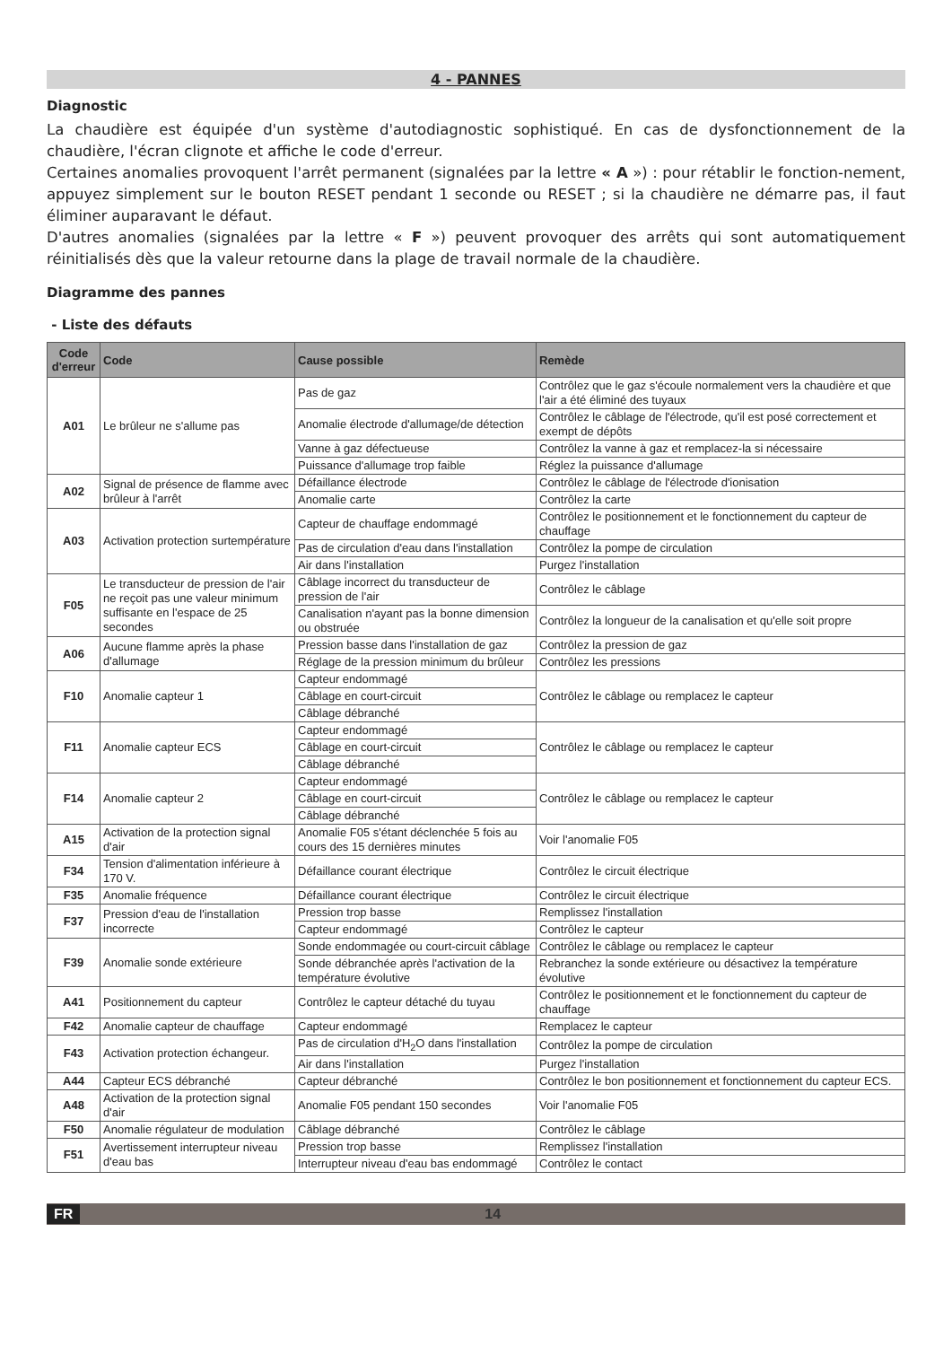4 - PANNES
Diagnostic
La chaudière est équipée d'un système d'autodiagnostic sophistiqué. En cas de dysfonctionnement de la chaudière, l'écran clignote et affiche le code d'erreur.
Certaines anomalies provoquent l'arrêt permanent (signalées par la lettre « A ») : pour rétablir le fonction-nement, appuyez simplement sur le bouton RESET pendant 1 seconde ou RESET ; si la chaudière ne démarre pas, il faut éliminer auparavant le défaut.
D'autres anomalies (signalées par la lettre « F ») peuvent provoquer des arrêts qui sont automatiquement réinitialisés dès que la valeur retourne dans la plage de travail normale de la chaudière.
Diagramme des pannes
- Liste des défauts
| Code d'erreur | Code | Cause possible | Remède |
| --- | --- | --- | --- |
| A01 | Le brûleur ne s'allume pas | Pas de gaz | Contrôlez que le gaz s'écoule normalement vers la chaudière et que l'air a été éliminé des tuyaux |
| | | Anomalie électrode d'allumage/de détection | Contrôlez le câblage de l'électrode, qu'il est posé correctement et exempt de dépôts |
| | | Vanne à gaz défectueuse | Contrôlez la vanne à gaz et remplacez-la si nécessaire |
| | | Puissance d'allumage trop faible | Réglez la puissance d'allumage |
| A02 | Signal de présence de flamme avec brûleur à l'arrêt | Défaillance électrode | Contrôlez le câblage de l'électrode d'ionisation |
| | | Anomalie carte | Contrôlez la carte |
| A03 | Activation protection surtempérature | Capteur de chauffage endommagé | Contrôlez le positionnement et le fonctionnement du capteur de chauffage |
| | | Pas de circulation d'eau dans l'installation | Contrôlez la pompe de circulation |
| | | Air dans l'installation | Purgez l'installation |
| F05 | Le transducteur de pression de l'air ne reçoit pas une valeur minimum suffisante en l'espace de 25 secondes | Câblage incorrect du transducteur de pression de l'air | Contrôlez le câblage |
| | | Canalisation n'ayant pas la bonne dimension ou obstruée | Contrôlez la longueur de la canalisation et qu'elle soit propre |
| A06 | Aucune flamme après la phase d'allumage | Pression basse dans l'installation de gaz | Contrôlez la pression de gaz |
| | | Réglage de la pression minimum du brûleur | Contrôlez les pressions |
| F10 | Anomalie capteur 1 | Capteur endommagé | Contrôlez le câblage ou remplacez le capteur |
| | | Câblage en court-circuit | |
| | | Câblage débranché | |
| F11 | Anomalie capteur ECS | Capteur endommagé | Contrôlez le câblage ou remplacez le capteur |
| | | Câblage en court-circuit | |
| | | Câblage débranché | |
| F14 | Anomalie capteur 2 | Capteur endommagé | Contrôlez le câblage ou remplacez le capteur |
| | | Câblage en court-circuit | |
| | | Câblage débranché | |
| A15 | Activation de la protection signal d'air | Anomalie F05 s'étant déclenchée 5 fois au cours des 15 dernières minutes | Voir l'anomalie F05 |
| F34 | Tension d'alimentation inférieure à 170 V. | Défaillance courant électrique | Contrôlez le circuit électrique |
| F35 | Anomalie fréquence | Défaillance courant électrique | Contrôlez le circuit électrique |
| F37 | Pression d'eau de l'installation incorrecte | Pression trop basse | Remplissez l'installation |
| | | Capteur endommagé | Contrôlez le capteur |
| F39 | Anomalie sonde extérieure | Sonde endommagée ou court-circuit câblage | Contrôlez le câblage ou remplacez le capteur |
| | | Sonde débranchée après l'activation de la température évolutive | Rebranchez la sonde extérieure ou désactivez la température évolutive |
| A41 | Positionnement du capteur | Contrôlez le capteur détaché du tuyau | Contrôlez le positionnement et le fonctionnement du capteur de chauffage |
| F42 | Anomalie capteur de chauffage | Capteur endommagé | Remplacez le capteur |
| F43 | Activation protection échangeur. | Pas de circulation d'H<sub>2</sub>O dans l'installation | Contrôlez la pompe de circulation |
| | | Air dans l'installation | Purgez l'installation |
| A44 | Capteur ECS débranché | Capteur débranché | Contrôlez le bon positionnement et fonctionnement du capteur ECS. |
| A48 | Activation de la protection signal d'air | Anomalie F05 pendant 150 secondes | Voir l'anomalie F05 |
| F50 | Anomalie régulateur de modulation | Câblage débranché | Contrôlez le câblage |
| F51 | Avertissement interrupteur niveau d'eau bas | Pression trop basse | Remplissez l'installation |
| | | Interrupteur niveau d'eau bas endommagé | Contrôlez le contact |
FR 14